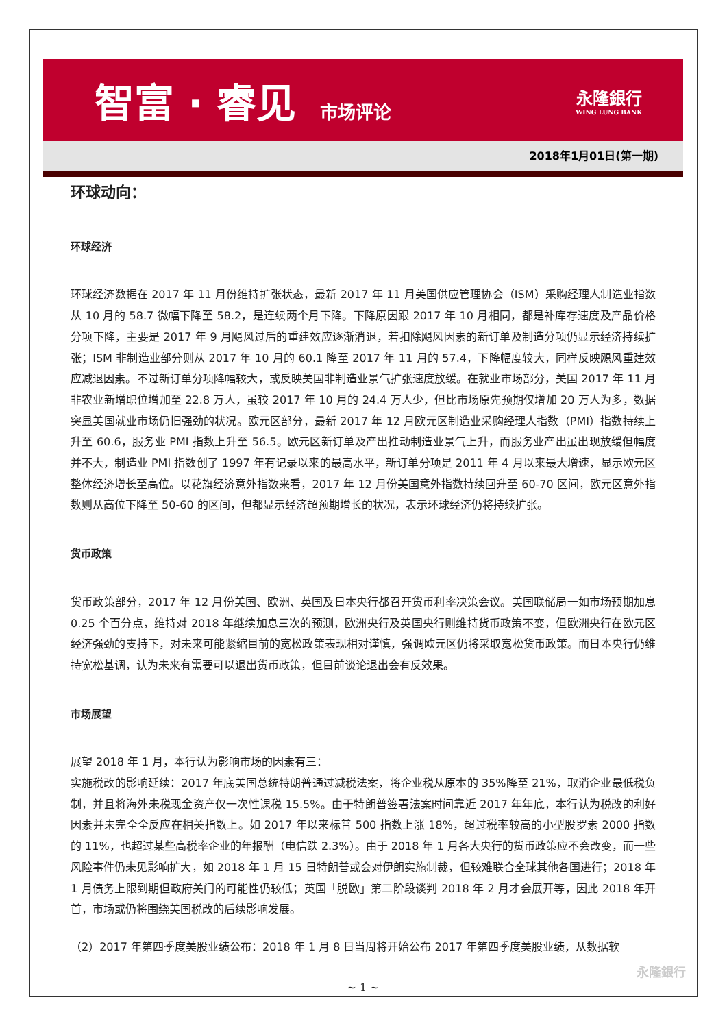智富 · 睿见 市场评论
永隆銀行
WING LUNG BANK
2018年1月01日(第一期)
环球动向：
环球经济
环球经济数据在 2017 年 11 月份维持扩张状态，最新 2017 年 11 月美国供应管理协会（ISM）采购经理人制造业指数从 10 月的 58.7 微幅下降至 58.2，是连续两个月下降。下降原因跟 2017 年 10 月相同，都是补库存速度及产品价格分项下降，主要是 2017 年 9 月飓风过后的重建效应逐渐消退，若扣除飓风因素的新订单及制造分项仍显示经济持续扩张；ISM 非制造业部分则从 2017 年 10 月的 60.1 降至 2017 年 11 月的 57.4，下降幅度较大，同样反映飓风重建效应减退因素。不过新订单分项降幅较大，或反映美国非制造业景气扩张速度放缓。在就业市场部分，美国 2017 年 11 月非农业新增职位增加至 22.8 万人，虽较 2017 年 10 月的 24.4 万人少，但比市场原先预期仅增加 20 万人为多，数据突显美国就业市场仍旧强劲的状况。欧元区部分，最新 2017 年 12 月欧元区制造业采购经理人指数（PMI）指数持续上升至 60.6，服务业 PMI 指数上升至 56.5。欧元区新订单及产出推动制造业景气上升，而服务业产出虽出现放缓但幅度并不大，制造业 PMI 指数创了 1997 年有记录以来的最高水平，新订单分项是 2011 年 4 月以来最大增速，显示欧元区整体经济增长至高位。以花旗经济意外指数来看，2017 年 12 月份美国意外指数持续回升至 60-70 区间，欧元区意外指数则从高位下降至 50-60 的区间，但都显示经济超预期增长的状况，表示环球经济仍将持续扩张。
货币政策
货币政策部分，2017 年 12 月份美国、欧洲、英国及日本央行都召开货币利率决策会议。美国联储局一如市场预期加息 0.25 个百分点，维持对 2018 年继续加息三次的预测，欧洲央行及英国央行则维持货币政策不变，但欧洲央行在欧元区经济强劲的支持下，对未来可能紧缩目前的宽松政策表现相对谨慎，强调欧元区仍将采取宽松货币政策。而日本央行仍维持宽松基调，认为未来有需要可以退出货币政策，但目前谈论退出会有反效果。
市场展望
展望 2018 年 1 月，本行认为影响市场的因素有三：
实施税改的影响延续：2017 年底美国总统特朗普通过减税法案，将企业税从原本的 35%降至 21%，取消企业最低税负制，并且将海外未税现金资产仅一次性课税 15.5%。由于特朗普签署法案时间靠近 2017 年年底，本行认为税改的利好因素并未完全全反应在相关指数上。如 2017 年以来标普 500 指数上涨 18%，超过税率较高的小型股罗素 2000 指数的 11%，也超过某些高税率企业的年报酬（电信跌 2.3%）。由于 2018 年 1 月各大央行的货币政策应不会改变，而一些风险事件仍未见影响扩大，如 2018 年 1 月 15 日特朗普或会对伊朗实施制裁，但较难联合全球其他各国进行；2018 年 1 月债务上限到期但政府关门的可能性仍较低；英国「脱欧」第二阶段谈判 2018 年 2 月才会展开等，因此 2018 年开首，市场或仍将围绕美国税改的后续影响发展。
（2）2017 年第四季度美股业绩公布：2018 年 1 月 8 日当周将开始公布 2017 年第四季度美股业绩，从数据软
~ 1 ~
永隆銀行